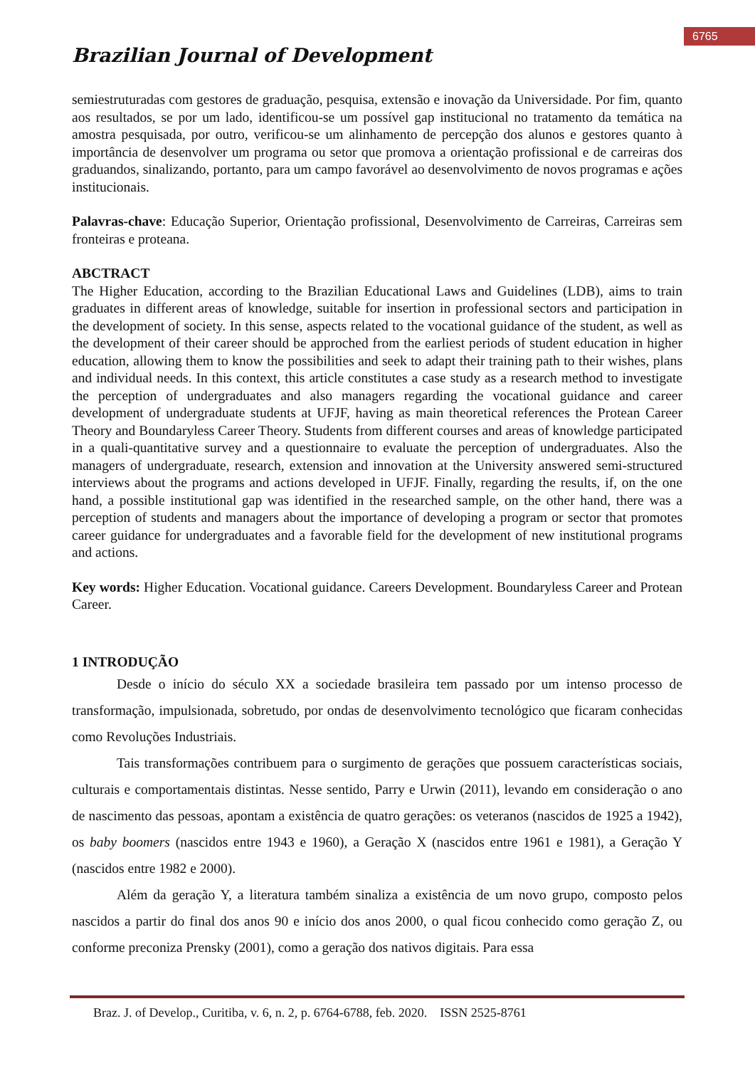6765
Brazilian Journal of Development
semiestruturadas com gestores de graduação, pesquisa, extensão e inovação da Universidade. Por fim, quanto aos resultados, se por um lado, identificou-se um possível gap institucional no tratamento da temática na amostra pesquisada, por outro, verificou-se um alinhamento de percepção dos alunos e gestores quanto à importância de desenvolver um programa ou setor que promova a orientação profissional e de carreiras dos graduandos, sinalizando, portanto, para um campo favorável ao desenvolvimento de novos programas e ações institucionais.
Palavras-chave: Educação Superior, Orientação profissional, Desenvolvimento de Carreiras, Carreiras sem fronteiras e proteana.
ABCTRACT
The Higher Education, according to the Brazilian Educational Laws and Guidelines (LDB), aims to train graduates in different areas of knowledge, suitable for insertion in professional sectors and participation in the development of society. In this sense, aspects related to the vocational guidance of the student, as well as the development of their career should be approched from the earliest periods of student education in higher education, allowing them to know the possibilities and seek to adapt their training path to their wishes, plans and individual needs. In this context, this article constitutes a case study as a research method to investigate the perception of undergraduates and also managers regarding the vocational guidance and career development of undergraduate students at UFJF, having as main theoretical references the Protean Career Theory and Boundaryless Career Theory. Students from different courses and areas of knowledge participated in a quali-quantitative survey and a questionnaire to evaluate the perception of undergraduates. Also the managers of undergraduate, research, extension and innovation at the University answered semi-structured interviews about the programs and actions developed in UFJF. Finally, regarding the results, if, on the one hand, a possible institutional gap was identified in the researched sample, on the other hand, there was a perception of students and managers about the importance of developing a program or sector that promotes career guidance for undergraduates and a favorable field for the development of new institutional programs and actions.
Key words: Higher Education. Vocational guidance. Careers Development. Boundaryless Career and Protean Career.
1 INTRODUÇÃO
Desde o início do século XX a sociedade brasileira tem passado por um intenso processo de transformação, impulsionada, sobretudo, por ondas de desenvolvimento tecnológico que ficaram conhecidas como Revoluções Industriais.
Tais transformações contribuem para o surgimento de gerações que possuem características sociais, culturais e comportamentais distintas. Nesse sentido, Parry e Urwin (2011), levando em consideração o ano de nascimento das pessoas, apontam a existência de quatro gerações: os veteranos (nascidos de 1925 a 1942), os baby boomers (nascidos entre 1943 e 1960), a Geração X (nascidos entre 1961 e 1981), a Geração Y (nascidos entre 1982 e 2000).
Além da geração Y, a literatura também sinaliza a existência de um novo grupo, composto pelos nascidos a partir do final dos anos 90 e início dos anos 2000, o qual ficou conhecido como geração Z, ou conforme preconiza Prensky (2001), como a geração dos nativos digitais. Para essa
Braz. J. of Develop., Curitiba, v. 6, n. 2, p. 6764-6788, feb. 2020. ISSN 2525-8761